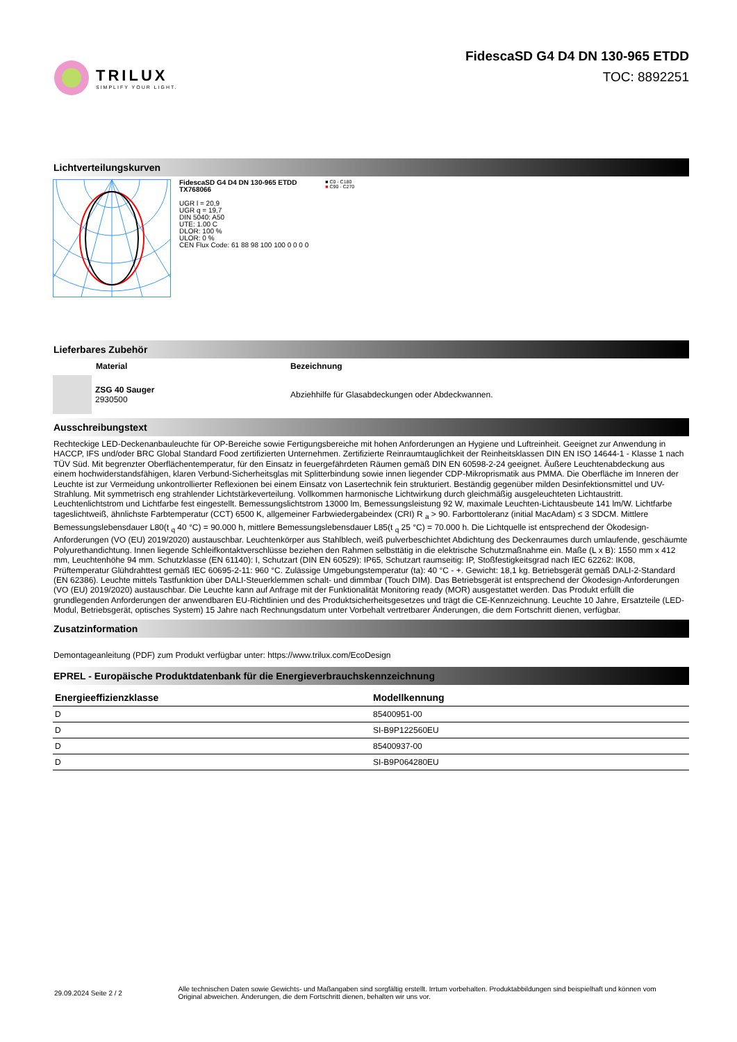TRILUX
SIMPLIFY YOUR LIGHT.
FidescaSD G4 D4 DN 130-965 ETDD
TOC: 8892251
Lichtverteilungskurven
FidescaSD G4 D4 DN 130-965 ETDD
TX768066
UGR l = 20,9
UGR q = 19,7
DIN 5040: A50
UTE: 1.00 C
DLOR: 100 %
ULOR: 0 %
CEN Flux Code: 61 88 98 100 100 0 0 0 0
■ C0 - C180
■ C90 - C270
Lieferbares Zubehör
Material Bezeichnung
ZSG 40 Sauger
2930500
Abziehhilfe für Glasabdeckungen oder Abdeckwannen.
Ausschreibungstext
Rechteckige LED-Deckenanbauleuchte für OP-Bereiche sowie Fertigungsbereiche mit hohen Anforderungen an Hygiene und Luftreinheit. Geeignet zur Anwendung in HACCP, IFS und/oder BRC Global Standard Food zertifizierten Unternehmen. Zertifizierte Reinraumtauglichkeit der Reinheitsklassen DIN EN ISO 14644-1 - Klasse 1 nach TÜV Süd. Mit begrenzter Oberflächentemperatur, für den Einsatz in feuergefährdeten Räumen gemäß DIN EN 60598-2-24 geeignet. Äußere Leuchtenabdeckung aus einem hochwiderstandsfähigen, klaren Verbund-Sicherheitsglas mit Splitterbindung sowie innen liegender CDP-Mikroprismatik aus PMMA. Die Oberfläche im Inneren der Leuchte ist zur Vermeidung unkontrollierter Reflexionen bei einem Einsatz von Lasertechnik fein strukturiert. Beständig gegenüber milden Desinfektionsmittel und UV-Strahlung. Mit symmetrisch eng strahlender Lichtstärkeverteilung. Vollkommen harmonische Lichtwirkung durch gleichmäßig ausgeleuchteten Lichtaustritt. Leuchtenlichtstrom und Lichtfarbe fest eingestellt. Bemessungslichtstrom 13000 lm, Bemessungsleistung 92 W, maximale Leuchten-Lichtausbeute 141 lm/W. Lichtfarbe tageslichtweiß, ähnlichste Farbtemperatur (CCT) 6500 K, allgemeiner Farbwiedergabeindex (CRI) R <sub>a</sub> > 90. Farborttoleranz (initial MacAdam) ≤ 3 SDCM. Mittlere Bemessungslebensdauer L80(t <sub>q</sub> 40 °C) = 90.000 h, mittlere Bemessungslebensdauer L85(t <sub>q</sub> 25 °C) = 70.000 h. Die Lichtquelle ist entsprechend der Ökodesign-Anforderungen (VO (EU) 2019/2020) austauschbar. Leuchtenkörper aus Stahlblech, weiß pulverbeschichtet Abdichtung des Deckenraumes durch umlaufende, geschäumte Polyurethandichtung. Innen liegende Schleifkontaktverschlüsse beziehen den Rahmen selbsttätig in die elektrische Schutzmaßnahme ein. Maße (L x B): 1550 mm x 412 mm, Leuchtenhöhe 94 mm. Schutzklasse (EN 61140): I, Schutzart (DIN EN 60529): IP65, Schutzart raumseitig: IP, Stoßfestigkeitsgrad nach IEC 62262: IK08, Prüftemperatur Glühdrahttest gemäß IEC 60695-2-11: 960 °C. Zulässige Umgebungstemperatur (ta): 40 °C - +. Gewicht: 18,1 kg. Betriebsgerät gemäß DALI-2-Standard (EN 62386). Leuchte mittels Tastfunktion über DALI-Steuerklemmen schalt- und dimmbar (Touch DIM). Das Betriebsgerät ist entsprechend der Ökodesign-Anforderungen (VO (EU) 2019/2020) austauschbar. Die Leuchte kann auf Anfrage mit der Funktionalität Monitoring ready (MOR) ausgestattet werden. Das Produkt erfüllt die grundlegenden Anforderungen der anwendbaren EU-Richtlinien und des Produktsicherheitsgesetzes und trägt die CE-Kennzeichnung. Leuchte 10 Jahre, Ersatzteile (LED-Modul, Betriebsgerät, optisches System) 15 Jahre nach Rechnungsdatum unter Vorbehalt vertretbarer Änderungen, die dem Fortschritt dienen, verfügbar.
Zusatzinformation
Demontageanleitung (PDF) zum Produkt verfügbar unter: https://www.trilux.com/EcoDesign
EPREL - Europäische Produktdatenbank für die Energieverbrauchskennzeichnung
| Energieeffizienzklasse | Modellkennung |
| --- | --- |
| D | 85400951-00 |
| D | SI-B9P122560EU |
| D | 85400937-00 |
| D | SI-B9P064280EU |
29.09.2024 Seite 2 / 2
Alle technischen Daten sowie Gewichts- und Maßangaben sind sorgfältig erstellt. Irrtum vorbehalten. Produktabbildungen sind beispielhaft und können vom Original abweichen. Änderungen, die dem Fortschritt dienen, behalten wir uns vor.